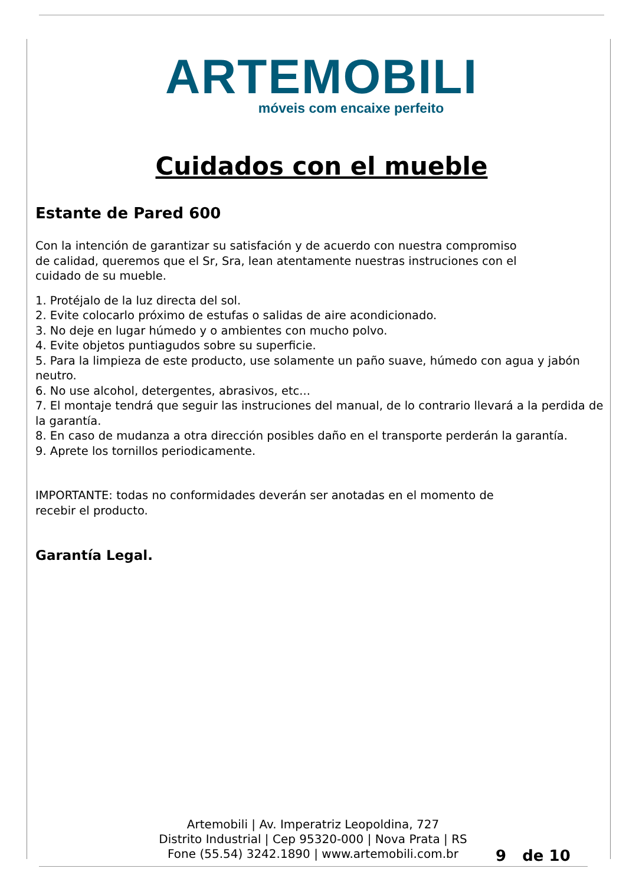ARTEMOBILI
móveis com encaixe perfeito
Cuidados con el mueble
Estante de Pared 600
Con la intención de garantizar su satisfación y de acuerdo con nuestra compromiso
de calidad, queremos que el Sr, Sra, lean atentamente nuestras instruciones con el
cuidado de su mueble.
1. Protéjalo de la luz directa del sol.
2. Evite colocarlo próximo de estufas o salidas de aire acondicionado.
3. No deje en lugar húmedo y o ambientes con mucho polvo.
4. Evite objetos puntiagudos sobre su superficie.
5. Para la limpieza de este producto, use solamente un paño suave, húmedo con agua y jabón neutro.
6. No use alcohol, detergentes, abrasivos, etc...
7. El montaje tendrá que seguir las instruciones del manual, de lo contrario llevará a la perdida de la garantía.
8. En caso de mudanza a otra dirección posibles daño en el transporte perderán la garantía.
9. Aprete los tornillos periodicamente.
IMPORTANTE: todas no conformidades deverán ser anotadas en el momento de
recebir el producto.
Garantía Legal.
Artemobili | Av. Imperatriz Leopoldina, 727
Distrito Industrial | Cep 95320-000 | Nova Prata | RS
Fone (55.54) 3242.1890 | www.artemobili.com.br
9 de 10